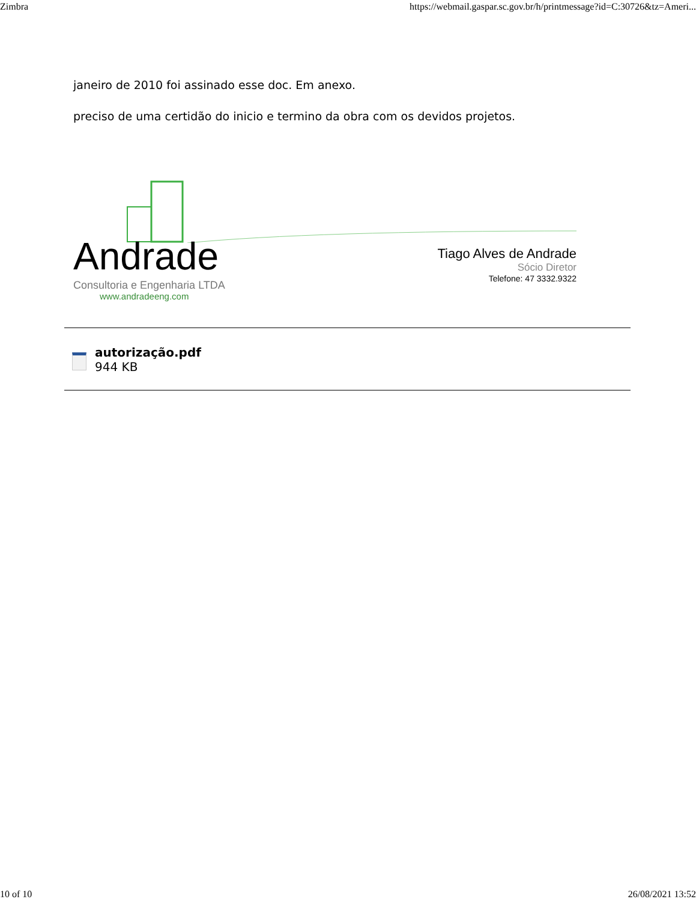Zimbra https://webmail.gaspar.sc.gov.br/h/printmessage?id=C:30726&tz=Ameri...
janeiro de 2010 foi assinado esse doc. Em anexo.
preciso de uma certidão do inicio e termino da obra com os devidos projetos.
Andrade
Consultoria e Engenharia LTDA
www.andradeeng.com
Tiago Alves de Andrade
Sócio Diretor
Telefone: 47 3332.9322
autorização.pdf
944 KB
10 of 10 26/08/2021 13:52